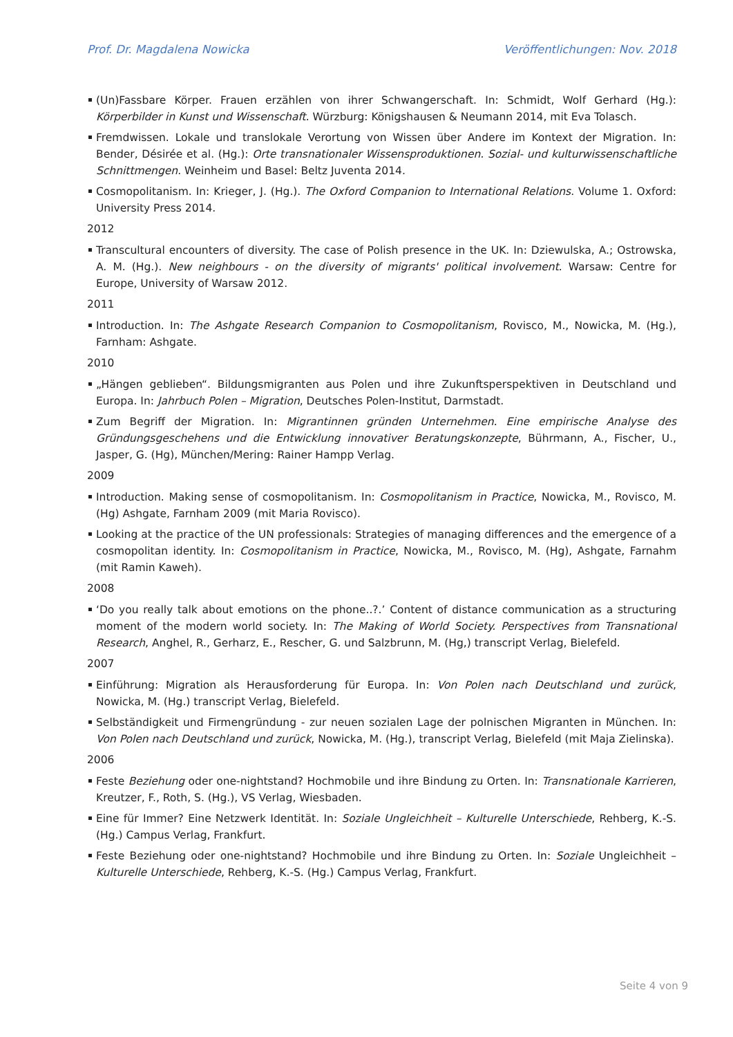Prof. Dr. Magdalena Nowicka Veröffentlichungen: Nov. 2018
(Un)Fassbare Körper. Frauen erzählen von ihrer Schwangerschaft. In: Schmidt, Wolf Gerhard (Hg.): Körperbilder in Kunst und Wissenschaft. Würzburg: Königshausen & Neumann 2014, mit Eva Tolasch.
Fremdwissen. Lokale und translokale Verortung von Wissen über Andere im Kontext der Migration. In: Bender, Désirée et al. (Hg.): Orte transnationaler Wissensproduktionen. Sozial- und kulturwissenschaftliche Schnittmengen. Weinheim und Basel: Beltz Juventa 2014.
Cosmopolitanism. In: Krieger, J. (Hg.). The Oxford Companion to International Relations. Volume 1. Oxford: University Press 2014.
2012
Transcultural encounters of diversity. The case of Polish presence in the UK. In: Dziewulska, A.; Ostrowska, A. M. (Hg.). New neighbours - on the diversity of migrants' political involvement. Warsaw: Centre for Europe, University of Warsaw 2012.
2011
Introduction. In: The Ashgate Research Companion to Cosmopolitanism, Rovisco, M., Nowicka, M. (Hg.), Farnham: Ashgate.
2010
„Hängen geblieben“. Bildungsmigranten aus Polen und ihre Zukunftsperspektiven in Deutschland und Europa. In: Jahrbuch Polen – Migration, Deutsches Polen-Institut, Darmstadt.
Zum Begriff der Migration. In: Migrantinnen gründen Unternehmen. Eine empirische Analyse des Gründungsgeschehens und die Entwicklung innovativer Beratungskonzepte, Bührmann, A., Fischer, U., Jasper, G. (Hg), München/Mering: Rainer Hampp Verlag.
2009
Introduction. Making sense of cosmopolitanism. In: Cosmopolitanism in Practice, Nowicka, M., Rovisco, M. (Hg) Ashgate, Farnham 2009 (mit Maria Rovisco).
Looking at the practice of the UN professionals: Strategies of managing differences and the emergence of a cosmopolitan identity. In: Cosmopolitanism in Practice, Nowicka, M., Rovisco, M. (Hg), Ashgate, Farnahm (mit Ramin Kaweh).
2008
‘Do you really talk about emotions on the phone..?.’ Content of distance communication as a structuring moment of the modern world society. In: The Making of World Society. Perspectives from Transnational Research, Anghel, R., Gerharz, E., Rescher, G. und Salzbrunn, M. (Hg,) transcript Verlag, Bielefeld.
2007
Einführung: Migration als Herausforderung für Europa. In: Von Polen nach Deutschland und zurück, Nowicka, M. (Hg.) transcript Verlag, Bielefeld.
Selbständigkeit und Firmengründung - zur neuen sozialen Lage der polnischen Migranten in München. In: Von Polen nach Deutschland und zurück, Nowicka, M. (Hg.), transcript Verlag, Bielefeld (mit Maja Zielinska).
2006
Feste Beziehung oder one-nightstand? Hochmobile und ihre Bindung zu Orten. In: Transnationale Karrieren, Kreutzer, F., Roth, S. (Hg.), VS Verlag, Wiesbaden.
Eine für Immer? Eine Netzwerk Identität. In: Soziale Ungleichheit – Kulturelle Unterschiede, Rehberg, K.-S. (Hg.) Campus Verlag, Frankfurt.
Feste Beziehung oder one-nightstand? Hochmobile und ihre Bindung zu Orten. In: Soziale Ungleichheit – Kulturelle Unterschiede, Rehberg, K.-S. (Hg.) Campus Verlag, Frankfurt.
Seite 4 von 9